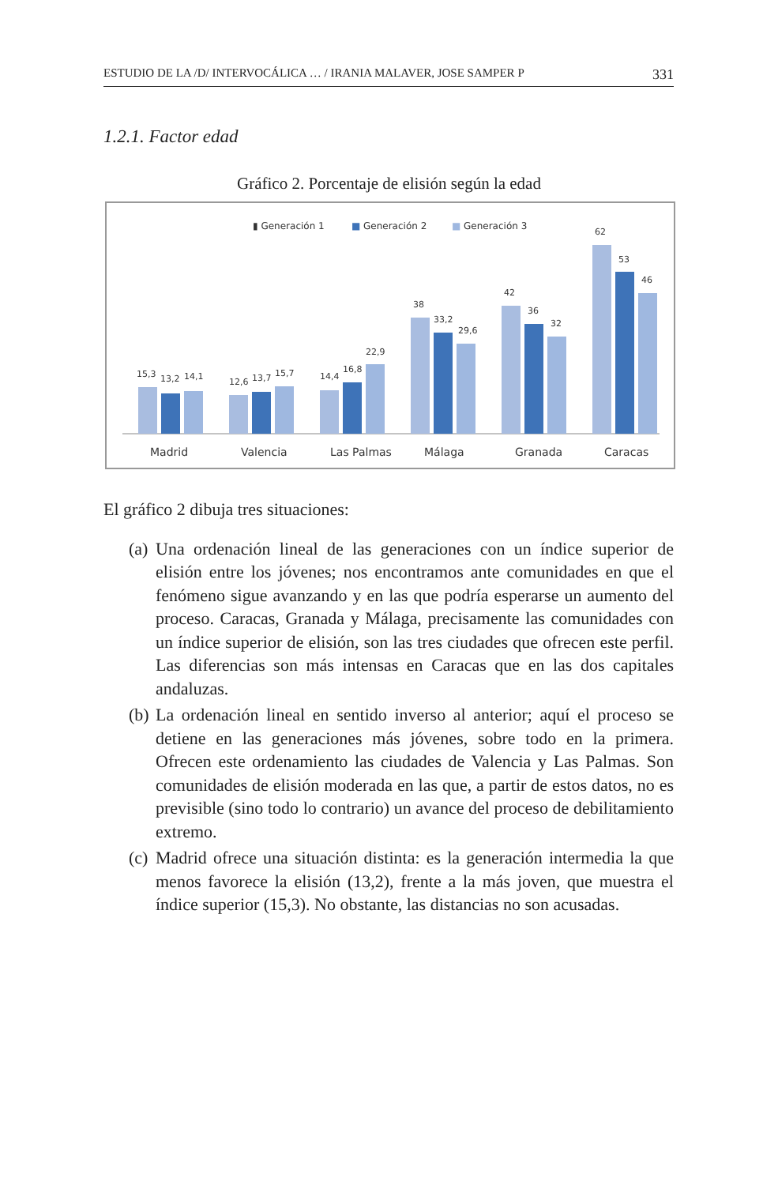ESTUDIO DE LA /D/ INTERVOCÁLICA … / IRANIA MALAVER, JOSE SAMPER P 331
1.2.1. Factor edad
Gráfico 2. Porcentaje de elisión según la edad
▮ Generación 1
■
Generación 2
■
Generación 3
15,3
13,2
14,1
Madrid
12,6
13,7
15,7
Valencia
14,4
16,8
22,9
Las Palmas
38
33,2
29,6
Málaga
42
36
32
Granada
62
53
46
Caracas
El gráfico 2 dibuja tres situaciones:
(a) Una ordenación lineal de las generaciones con un índice superior de elisión entre los jóvenes; nos encontramos ante comunidades en que el fenómeno sigue avanzando y en las que podría esperarse un aumento del proceso. Caracas, Granada y Málaga, precisamente las comunidades con un índice superior de elisión, son las tres ciudades que ofrecen este perfil. Las diferencias son más intensas en Caracas que en las dos capitales andaluzas.
(b) La ordenación lineal en sentido inverso al anterior; aquí el proceso se detiene en las generaciones más jóvenes, sobre todo en la primera. Ofrecen este ordenamiento las ciudades de Valencia y Las Palmas. Son comunidades de elisión moderada en las que, a partir de estos datos, no es previsible (sino todo lo contrario) un avance del proceso de debilitamiento extremo.
(c) Madrid ofrece una situación distinta: es la generación intermedia la que menos favorece la elisión (13,2), frente a la más joven, que muestra el índice superior (15,3). No obstante, las distancias no son acusadas.